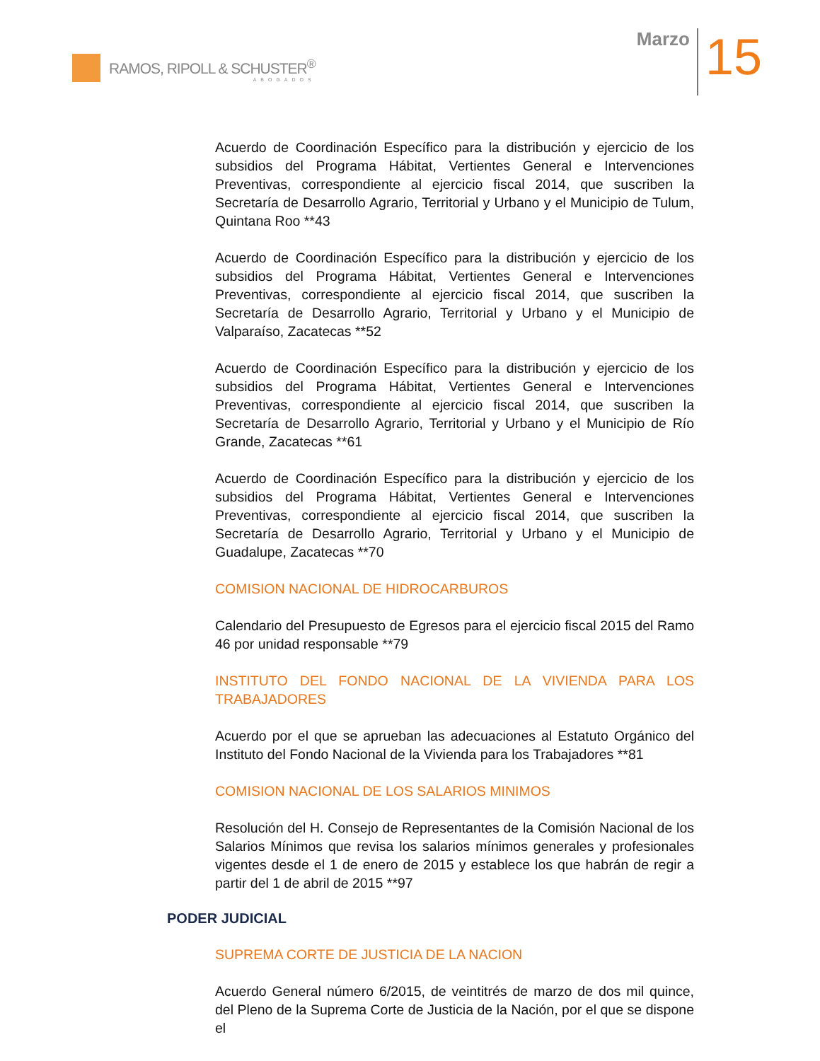RAMOS, RIPOLL & SCHUSTER<sup>®</sup>
ABOGADOS
Marzo
15
Acuerdo de Coordinación Específico para la distribución y ejercicio de los subsidios del Programa Hábitat, Vertientes General e Intervenciones Preventivas, correspondiente al ejercicio fiscal 2014, que suscriben la Secretaría de Desarrollo Agrario, Territorial y Urbano y el Municipio de Tulum, Quintana Roo **43
Acuerdo de Coordinación Específico para la distribución y ejercicio de los subsidios del Programa Hábitat, Vertientes General e Intervenciones Preventivas, correspondiente al ejercicio fiscal 2014, que suscriben la Secretaría de Desarrollo Agrario, Territorial y Urbano y el Municipio de Valparaíso, Zacatecas **52
Acuerdo de Coordinación Específico para la distribución y ejercicio de los subsidios del Programa Hábitat, Vertientes General e Intervenciones Preventivas, correspondiente al ejercicio fiscal 2014, que suscriben la Secretaría de Desarrollo Agrario, Territorial y Urbano y el Municipio de Río Grande, Zacatecas **61
Acuerdo de Coordinación Específico para la distribución y ejercicio de los subsidios del Programa Hábitat, Vertientes General e Intervenciones Preventivas, correspondiente al ejercicio fiscal 2014, que suscriben la Secretaría de Desarrollo Agrario, Territorial y Urbano y el Municipio de Guadalupe, Zacatecas **70
COMISION NACIONAL DE HIDROCARBUROS
Calendario del Presupuesto de Egresos para el ejercicio fiscal 2015 del Ramo 46 por unidad responsable **79
INSTITUTO DEL FONDO NACIONAL DE LA VIVIENDA PARA LOS TRABAJADORES
Acuerdo por el que se aprueban las adecuaciones al Estatuto Orgánico del Instituto del Fondo Nacional de la Vivienda para los Trabajadores **81
COMISION NACIONAL DE LOS SALARIOS MINIMOS
Resolución del H. Consejo de Representantes de la Comisión Nacional de los Salarios Mínimos que revisa los salarios mínimos generales y profesionales vigentes desde el 1 de enero de 2015 y establece los que habrán de regir a partir del 1 de abril de 2015 **97
PODER JUDICIAL
SUPREMA CORTE DE JUSTICIA DE LA NACION
Acuerdo General número 6/2015, de veintitrés de marzo de dos mil quince, del Pleno de la Suprema Corte de Justicia de la Nación, por el que se dispone el